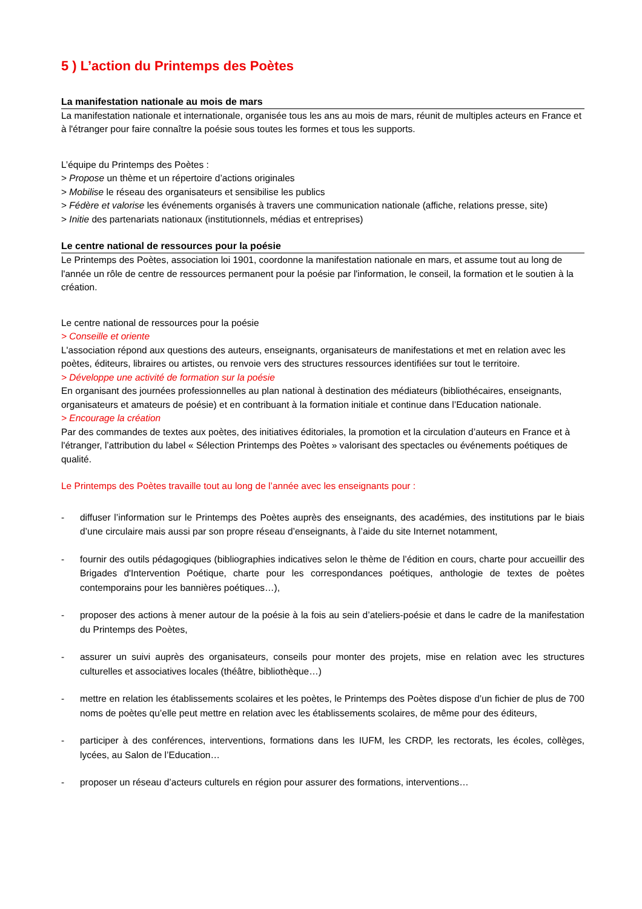5 ) L’action du Printemps des Poètes
La manifestation nationale au mois de mars
La manifestation nationale et internationale, organisée tous les ans au mois de mars, réunit de multiples acteurs en France et à l'étranger pour faire connaître la poésie sous toutes les formes et tous les supports.
L’équipe du Printemps des Poètes :
> Propose un thème et un répertoire d’actions originales
> Mobilise le réseau des organisateurs et sensibilise les publics
> Fédère et valorise les événements organisés à travers une communication nationale (affiche, relations presse, site)
> Initie des partenariats nationaux (institutionnels, médias et entreprises)
Le centre national de ressources pour la poésie
Le Printemps des Poètes, association loi 1901, coordonne la manifestation nationale en mars, et assume tout au long de l'année un rôle de centre de ressources permanent pour la poésie par l'information, le conseil, la formation et le soutien à la création.
Le centre national de ressources pour la poésie
> Conseille et oriente
L'association répond aux questions des auteurs, enseignants, organisateurs de manifestations et met en relation avec les poètes, éditeurs, libraires ou artistes, ou renvoie vers des structures ressources identifiées sur tout le territoire.
> Développe une activité de formation sur la poésie
En organisant des journées professionnelles au plan national à destination des médiateurs (bibliothécaires, enseignants, organisateurs et amateurs de poésie) et en contribuant à la formation initiale et continue dans l’Education nationale.
> Encourage la création
Par des commandes de textes aux poètes, des initiatives éditoriales, la promotion et la circulation d’auteurs en France et à l'étranger, l’attribution du label « Sélection Printemps des Poètes » valorisant des spectacles ou événements poétiques de qualité.
Le Printemps des Poètes travaille tout au long de l’année avec les enseignants pour :
- diffuser l’information sur le Printemps des Poètes auprès des enseignants, des académies, des institutions par le biais d’une circulaire mais aussi par son propre réseau d’enseignants, à l’aide du site Internet notamment,
- fournir des outils pédagogiques (bibliographies indicatives selon le thème de l’édition en cours, charte pour accueillir des Brigades d'Intervention Poétique, charte pour les correspondances poétiques, anthologie de textes de poètes contemporains pour les bannières poétiques…),
- proposer des actions à mener autour de la poésie à la fois au sein d’ateliers-poésie et dans le cadre de la manifestation du Printemps des Poètes,
- assurer un suivi auprès des organisateurs, conseils pour monter des projets, mise en relation avec les structures culturelles et associatives locales (théâtre, bibliothèque…)
- mettre en relation les établissements scolaires et les poètes, le Printemps des Poètes dispose d’un fichier de plus de 700 noms de poètes qu’elle peut mettre en relation avec les établissements scolaires, de même pour des éditeurs,
- participer à des conférences, interventions, formations dans les IUFM, les CRDP, les rectorats, les écoles, collèges, lycées, au Salon de l’Education…
- proposer un réseau d’acteurs culturels en région pour assurer des formations, interventions…